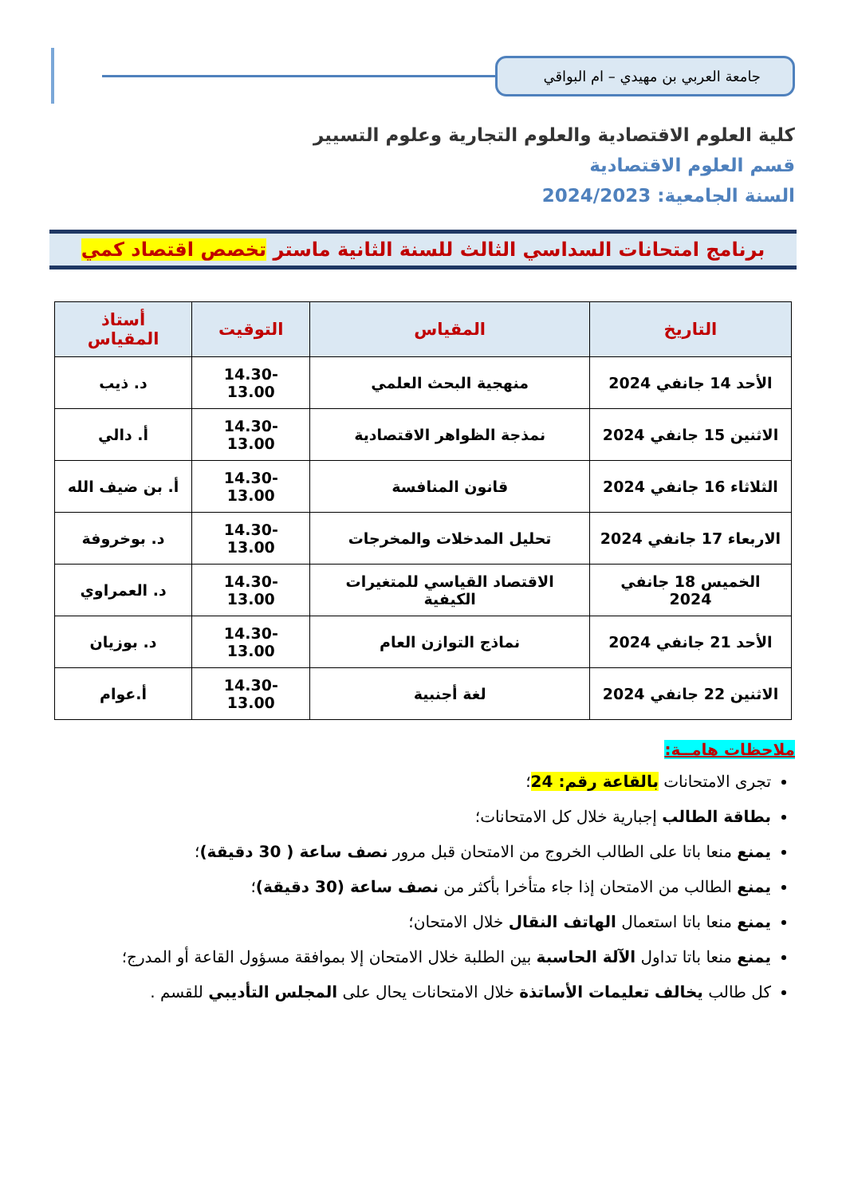جامعة العربي بن مهيدي – ام البواقي
كلية العلوم الاقتصادية والعلوم التجارية وعلوم التسيير
قسم العلوم الاقتصادية
السنة الجامعية: 2024/2023
برنامج امتحانات السداسي الثالث للسنة الثانية ماستر تخصص اقتصاد كمي
| التاريخ | المقياس | التوقيت | أستاذ المقياس |
| --- | --- | --- | --- |
| الأحد 14 جانفي 2024 | منهجية البحث العلمي | 14.30-13.00 | د. ذيب |
| الاثنين 15 جانفي 2024 | نمذجة الظواهر الاقتصادية | 14.30-13.00 | أ. دالي |
| الثلاثاء 16 جانفي 2024 | قانون المنافسة | 14.30-13.00 | أ. بن ضيف الله |
| الاربعاء 17 جانفي 2024 | تحليل المدخلات والمخرجات | 14.30-13.00 | د. بوخروفة |
| الخميس 18 جانفي 2024 | الاقتصاد القياسي للمتغيرات الكيفية | 14.30-13.00 | د. العمراوي |
| الأحد 21 جانفي 2024 | نماذج التوازن العام | 14.30-13.00 | د. بوزيان |
| الاثنين 22 جانفي 2024 | لغة أجنبية | 14.30-13.00 | أ.عوام |
ملاحظات هامــة:
تجرى الامتحانات بالقاعة رقم: 24؛
بطاقة الطالب إجبارية خلال كل الامتحانات؛
يمنع منعا باتا على الطالب الخروج من الامتحان قبل مرور نصف ساعة ( 30 دقيقة)؛
يمنع الطالب من الامتحان إذا جاء متأخرا بأكثر من نصف ساعة (30 دقيقة)؛
يمنع منعا باتا استعمال الهاتف النقال خلال الامتحان؛
يمنع منعا باتا تداول الآلة الحاسبة بين الطلبة خلال الامتحان إلا بموافقة مسؤول القاعة أو المدرج؛
كل طالب يخالف تعليمات الأساتذة خلال الامتحانات يحال على المجلس التأديبي للقسم .